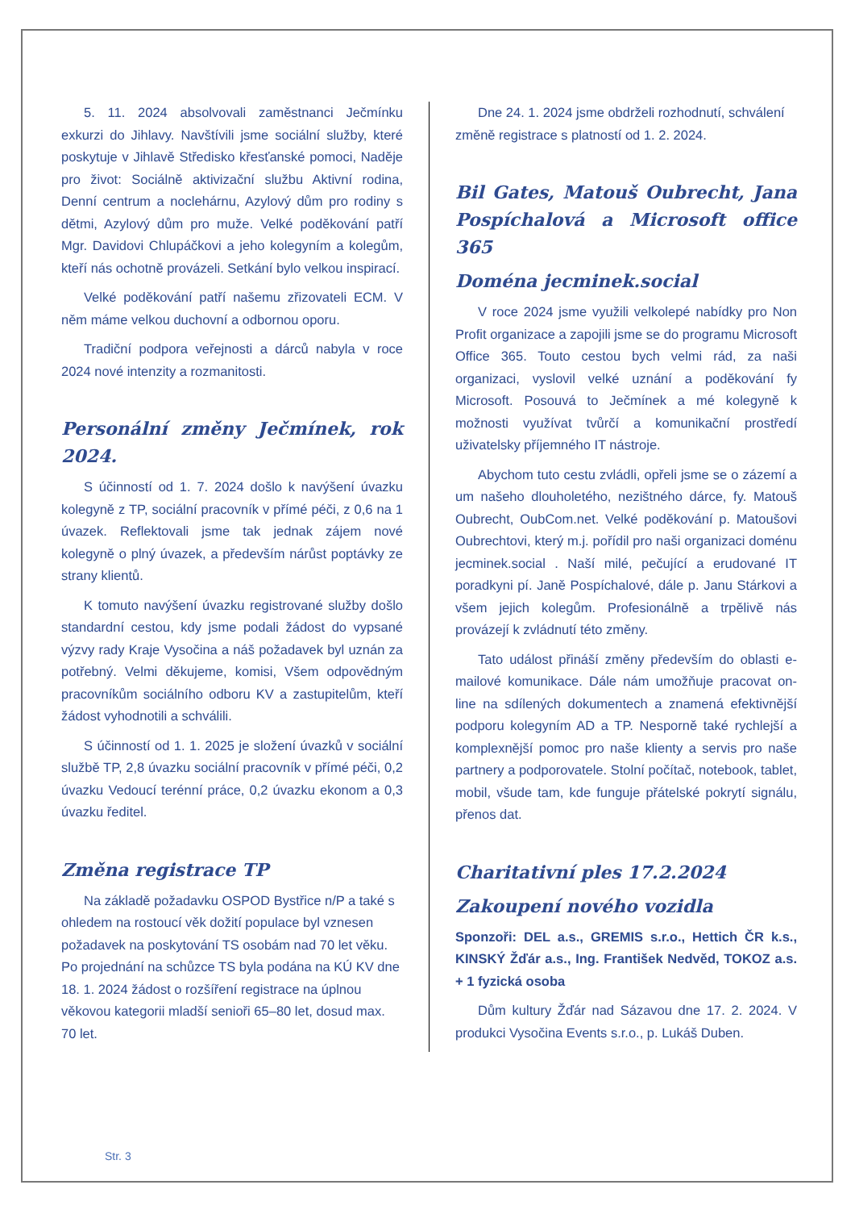5. 11. 2024 absolvovali zaměstnanci Ječmínku exkurzi do Jihlavy. Navštívili jsme sociální služby, které poskytuje v Jihlavě Středisko křesťanské pomoci, Naděje pro život: Sociálně aktivizační službu Aktivní rodina, Denní centrum a noclehárnu, Azylový dům pro rodiny s dětmi, Azylový dům pro muže. Velké poděkování patří Mgr. Davidovi Chlupáčkovi a jeho kolegyním a kolegům, kteří nás ochotně provázeli. Setkání bylo velkou inspirací.
Velké poděkování patří našemu zřizovateli ECM. V něm máme velkou duchovní a odbornou oporu.
Tradiční podpora veřejnosti a dárců nabyla v roce 2024 nové intenzity a rozmanitosti.
Personální změny Ječmínek, rok 2024.
S účinností od 1. 7. 2024 došlo k navýšení úvazku kolegyně z TP, sociální pracovník v přímé péči, z 0,6 na 1 úvazek. Reflektovali jsme tak jednak zájem nové kolegyně o plný úvazek, a především nárůst poptávky ze strany klientů.
K tomuto navýšení úvazku registrované služby došlo standardní cestou, kdy jsme podali žádost do vypsané výzvy rady Kraje Vysočina a náš požadavek byl uznán za potřebný. Velmi děkujeme, komisi, Všem odpovědným pracovníkům sociálního odboru KV a zastupitelům, kteří žádost vyhodnotili a schválili.
S účinností od 1. 1. 2025 je složení úvazků v sociální službě TP, 2,8 úvazku sociální pracovník v přímé péči, 0,2 úvazku Vedoucí terénní práce, 0,2 úvazku ekonom a 0,3 úvazku ředitel.
Změna registrace TP
Na základě požadavku OSPOD Bystřice n/P a také s ohledem na rostoucí věk dožití populace byl vznesen požadavek na poskytování TS osobám nad 70 let věku. Po projednání na schůzce TS byla podána na KÚ KV dne 18. 1. 2024 žádost o rozšíření registrace na úplnou věkovou kategorii mladší senioři 65–80 let, dosud max. 70 let.
Dne 24. 1. 2024 jsme obdrželi rozhodnutí, schválení změně registrace s platností od 1. 2. 2024.
Bil Gates, Matouš Oubrecht, Jana Pospíchalová a Microsoft office 365
Doména jecminek.social
V roce 2024 jsme využili velkolepé nabídky pro Non Profit organizace a zapojili jsme se do programu Microsoft Office 365. Touto cestou bych velmi rád, za naši organizaci, vyslovil velké uznání a poděkování fy Microsoft. Posouvá to Ječmínek a mé kolegyně k možnosti využívat tvůrčí a komunikační prostředí uživatelsky příjemného IT nástroje.
Abychom tuto cestu zvládli, opřeli jsme se o zázemí a um našeho dlouholetého, nezištného dárce, fy. Matouš Oubrecht, OubCom.net. Velké poděkování p. Matoušovi Oubrechtovi, který m.j. pořídil pro naši organizaci doménu jecminek.social . Naší milé, pečující a erudované IT poradkyni pí. Janě Pospíchalové, dále p. Janu Stárkovi a všem jejich kolegům. Profesionálně a trpělivě nás provázejí k zvládnutí této změny.
Tato událost přináší změny především do oblasti e-mailové komunikace. Dále nám umožňuje pracovat on-line na sdílených dokumentech a znamená efektivnější podporu kolegyním AD a TP. Nesporně také rychlejší a komplexnější pomoc pro naše klienty a servis pro naše partnery a podporovatele. Stolní počítač, notebook, tablet, mobil, všude tam, kde funguje přátelské pokrytí signálu, přenos dat.
Charitativní ples 17.2.2024
Zakoupení nového vozidla
Sponzoři: DEL a.s., GREMIS s.r.o., Hettich ČR k.s., KINSKÝ Žďár a.s., Ing. František Nedvěd, TOKOZ a.s. + 1 fyzická osoba
Dům kultury Žďár nad Sázavou dne 17. 2. 2024. V produkci Vysočina Events s.r.o., p. Lukáš Duben.
Str. 3